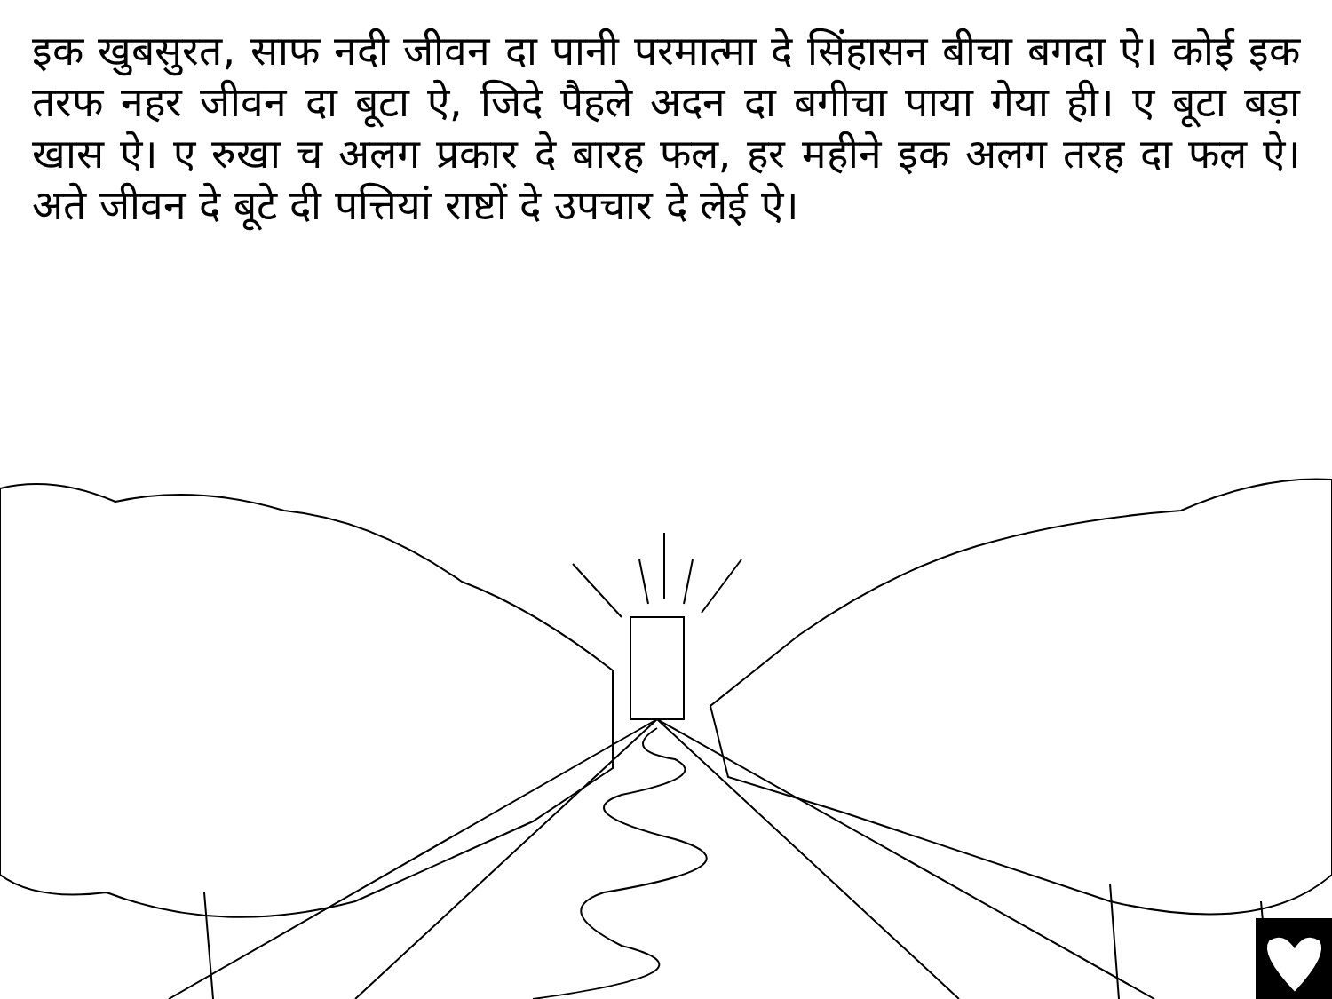इक खुबसुरत, साफ नदी जीवन दा पानी परमात्मा दे सिंहासन बीचा बगदा ऐ। कोई इक तरफ नहर जीवन दा बूटा ऐ, जिदे पैहले अदन दा बगीचा पाया गेया ही। ए बूटा बड़ा खास ऐ। ए रुखा च अलग प्रकार दे बारह फल, हर महीने इक अलग तरह दा फल ऐ। अते जीवन दे बूटे दी पत्तियां राष्टों दे उपचार दे लेई ऐ।